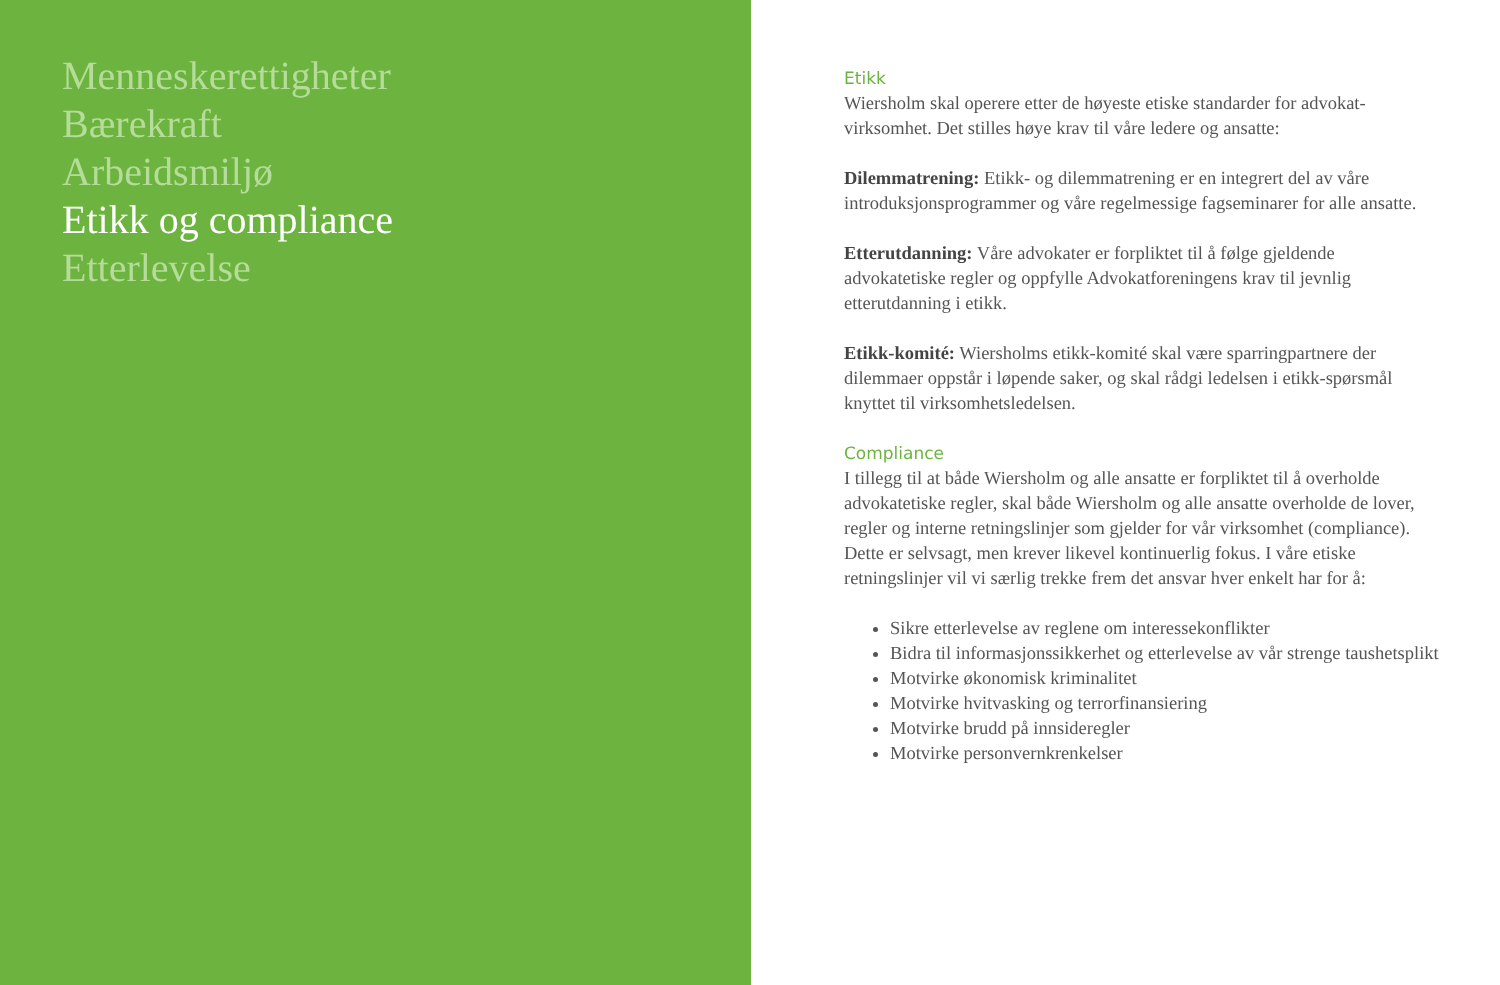Menneskerettigheter
Bærekraft
Arbeidsmiljø
Etikk og compliance
Etterlevelse
Etikk
Wiersholm skal operere etter de høyeste etiske standarder for advokat-virksomhet. Det stilles høye krav til våre ledere og ansatte:
Dilemmatrening: Etikk- og dilemmatrening er en integrert del av våre introduksjonsprogrammer og våre regelmessige fagseminarer for alle ansatte.
Etterutdanning: Våre advokater er forpliktet til å følge gjeldende advokatetiske regler og oppfylle Advokatforeningens krav til jevnlig etterutdanning i etikk.
Etikk-komité: Wiersholms etikk-komité skal være sparringpartnere der dilemmaer oppstår i løpende saker, og skal rådgi ledelsen i etikk-spørsmål knyttet til virksomhetsledelsen.
Compliance
I tillegg til at både Wiersholm og alle ansatte er forpliktet til å overholde advokatetiske regler, skal både Wiersholm og alle ansatte overholde de lover, regler og interne retningslinjer som gjelder for vår virksomhet (compliance). Dette er selvsagt, men krever likevel kontinuerlig fokus. I våre etiske retningslinjer vil vi særlig trekke frem det ansvar hver enkelt har for å:
Sikre etterlevelse av reglene om interessekonflikter
Bidra til informasjonssikkerhet og etterlevelse av vår strenge taushetsplikt
Motvirke økonomisk kriminalitet
Motvirke hvitvasking og terrorfinansiering
Motvirke brudd på innsideregler
Motvirke personvernkrenkelser